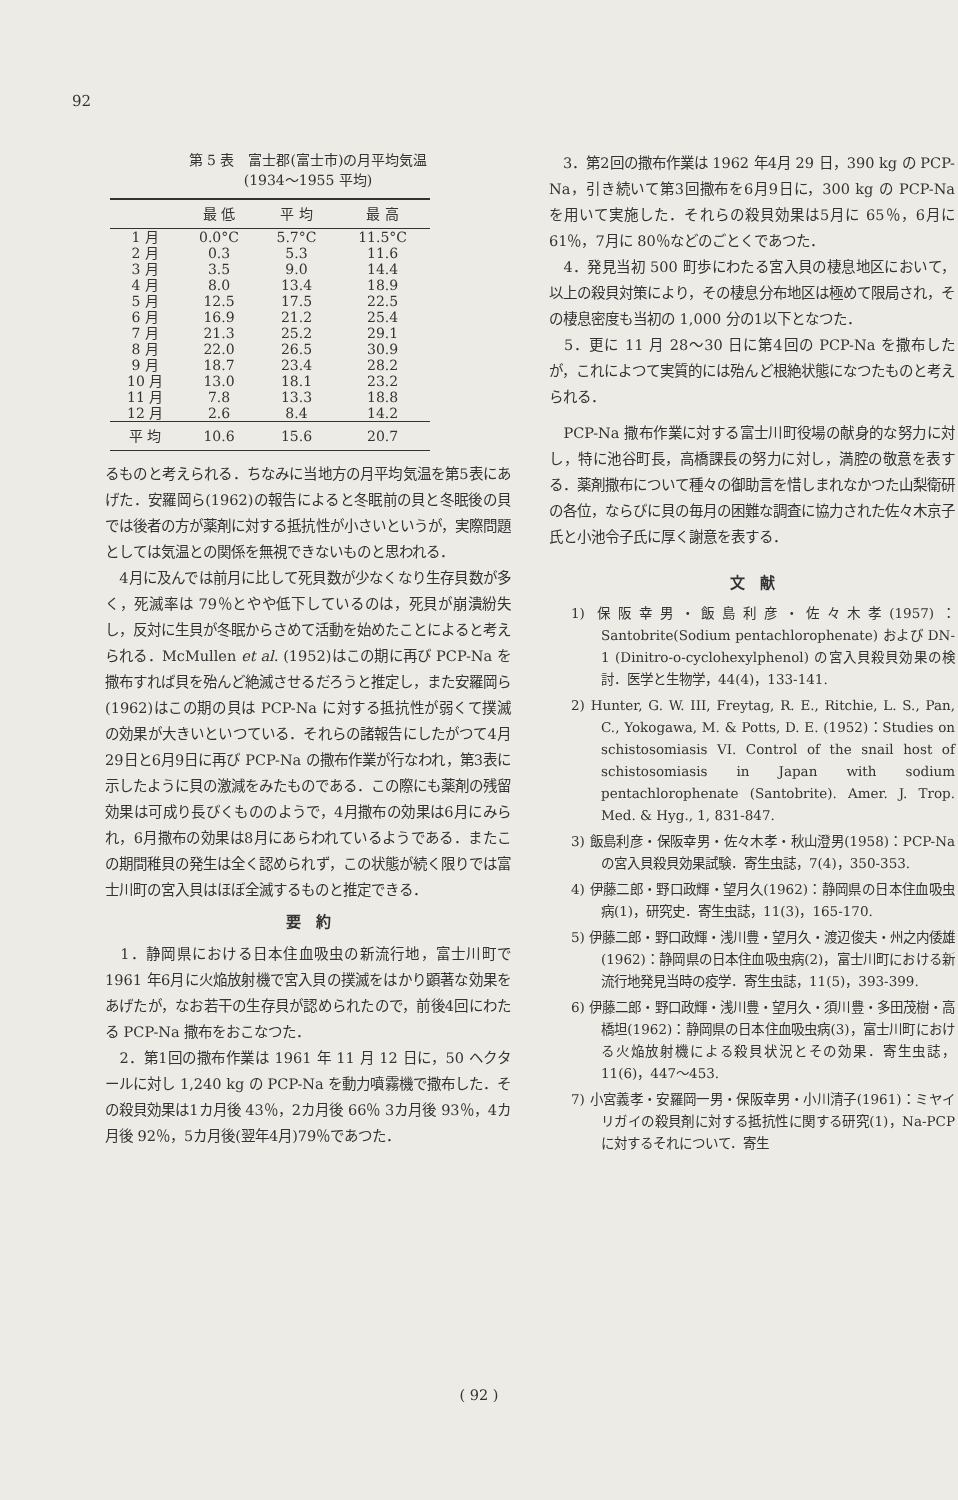92
第 5 表　富士郡(富士市)の月平均気温
(1934～1955 平均)
| | 最 低 | 平 均 | 最 高 |
| --- | --- | --- | --- |
| 1 月 | 0.0°C | 5.7°C | 11.5°C |
| 2 月 | 0.3 | 5.3 | 11.6 |
| 3 月 | 3.5 | 9.0 | 14.4 |
| 4 月 | 8.0 | 13.4 | 18.9 |
| 5 月 | 12.5 | 17.5 | 22.5 |
| 6 月 | 16.9 | 21.2 | 25.4 |
| 7 月 | 21.3 | 25.2 | 29.1 |
| 8 月 | 22.0 | 26.5 | 30.9 |
| 9 月 | 18.7 | 23.4 | 28.2 |
| 10 月 | 13.0 | 18.1 | 23.2 |
| 11 月 | 7.8 | 13.3 | 18.8 |
| 12 月 | 2.6 | 8.4 | 14.2 |
| 平 均 | 10.6 | 15.6 | 20.7 |
るものと考えられる．ちなみに当地方の月平均気温を第5表にあげた．安羅岡ら(1962)の報告によると冬眠前の貝と冬眠後の貝では後者の方が薬剤に対する抵抗性が小さいというが，実際問題としては気温との関係を無視できないものと思われる．
　4月に及んでは前月に比して死貝数が少なくなり生存貝数が多く，死滅率は 79％とやや低下しているのは，死貝が崩潰紛失し，反対に生貝が冬眠からさめて活動を始めたことによると考えられる．McMullen et al. (1952)はこの期に再び PCP-Na を撒布すれば貝を殆んど絶滅させるだろうと推定し，また安羅岡ら(1962)はこの期の貝は PCP-Na に対する抵抗性が弱くて撲滅の効果が大きいといつている．それらの諸報告にしたがつて4月29日と6月9日に再び PCP-Na の撒布作業が行なわれ，第3表に示したように貝の激減をみたものである．この際にも薬剤の残留効果は可成り長びくもののようで，4月撒布の効果は6月にみられ，6月撒布の効果は8月にあらわれているようである．またこの期間稚貝の発生は全く認められず，この状態が続く限りでは富士川町の宮入貝はほぼ全滅するものと推定できる．
要　約
　1．静岡県における日本住血吸虫の新流行地，富士川町で 1961 年6月に火焔放射機で宮入貝の撲滅をはかり顕著な効果をあげたが，なお若干の生存貝が認められたので，前後4回にわたる PCP-Na 撒布をおこなつた．
　2．第1回の撒布作業は 1961 年 11 月 12 日に，50 ヘクタールに対し 1,240 kg の PCP-Na を動力噴霧機で撒布した．その殺貝効果は1カ月後 43％，2カ月後 66％ 3カ月後 93％，4カ月後 92％，5カ月後(翌年4月)79％であつた．
　3．第2回の撒布作業は 1962 年4月 29 日，390 kg の PCP-Na，引き続いて第3回撒布を6月9日に，300 kg の PCP-Na を用いて実施した．それらの殺貝効果は5月に 65％，6月に 61％，7月に 80％などのごとくであつた．
　4．発見当初 500 町歩にわたる宮入貝の棲息地区において，以上の殺貝対策により，その棲息分布地区は極めて限局され，その棲息密度も当初の 1,000 分の1以下となつた．
　5．更に 11 月 28～30 日に第4回の PCP-Na を撒布したが，これによつて実質的には殆んど根絶状態になつたものと考えられる．
　PCP-Na 撒布作業に対する富士川町役場の献身的な努力に対し，特に池谷町長，高橋課長の努力に対し，満腔の敬意を表する．薬剤撒布について種々の御助言を惜しまれなかつた山梨衛研の各位，ならびに貝の毎月の困難な調査に協力された佐々木京子氏と小池令子氏に厚く謝意を表する．
文　献
1) 保阪幸男・飯島利彦・佐々木孝(1957)：Santobrite(Sodium pentachlorophenate) および DN-1 (Dinitro-o-cyclohexylphenol) の宮入貝殺貝効果の検討．医学と生物学，44(4)，133-141.
2) Hunter, G. W. III, Freytag, R. E., Ritchie, L. S., Pan, C., Yokogawa, M. & Potts, D. E. (1952)：Studies on schistosomiasis VI. Control of the snail host of schistosomiasis in Japan with sodium pentachlorophenate (Santobrite). Amer. J. Trop. Med. & Hyg., 1, 831-847.
3) 飯島利彦・保阪幸男・佐々木孝・秋山澄男(1958)：PCP-Na の宮入貝殺貝効果試験．寄生虫誌，7(4)，350-353.
4) 伊藤二郎・野口政輝・望月久(1962)：静岡県の日本住血吸虫病(1)，研究史．寄生虫誌，11(3)，165-170.
5) 伊藤二郎・野口政輝・浅川豊・望月久・渡辺俊夫・州之内倭雄(1962)：静岡県の日本住血吸虫病(2)，富士川町における新流行地発見当時の疫学．寄生虫誌，11(5)，393-399.
6) 伊藤二郎・野口政輝・浅川豊・望月久・須川豊・多田茂樹・高橋坦(1962)：静岡県の日本住血吸虫病(3)，富士川町における火焔放射機による殺貝状況とその効果．寄生虫誌，11(6)，447～453.
7) 小宮義孝・安羅岡一男・保阪幸男・小川清子(1961)：ミヤイリガイの殺貝剤に対する抵抗性に関する研究(1)，Na-PCP に対するそれについて．寄生
( 92 )